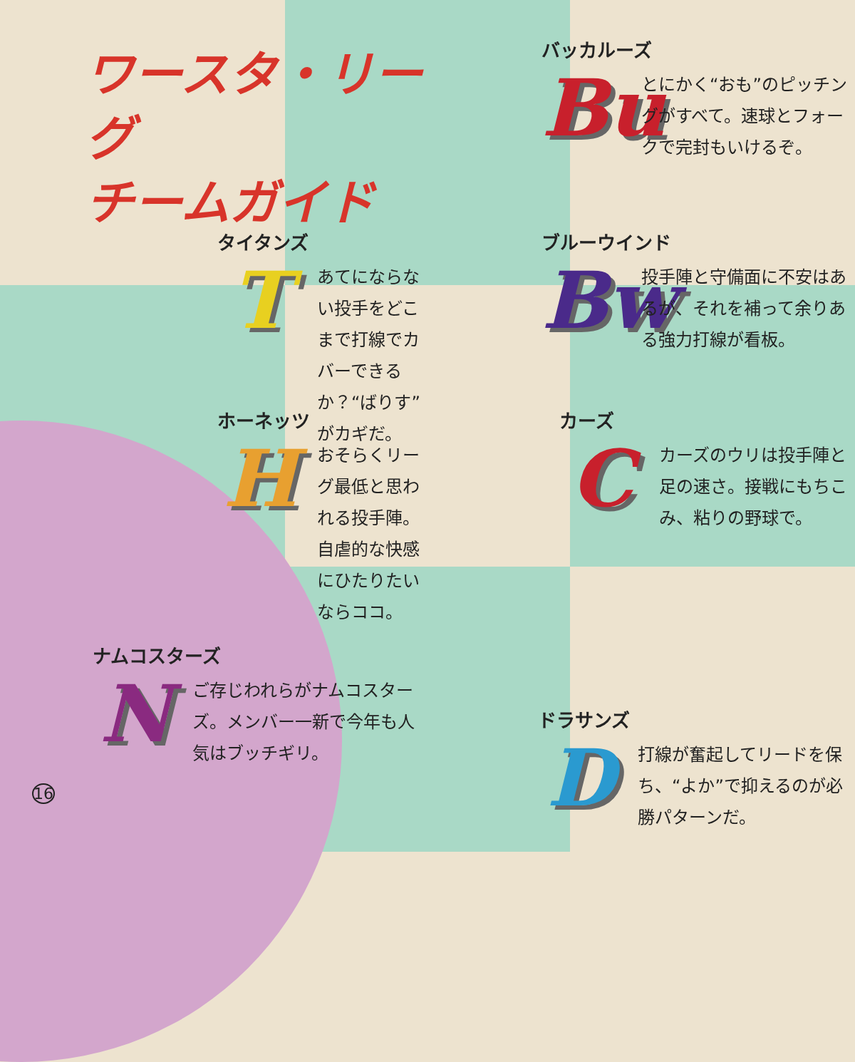ワースタ・リーグ
チームガイド
バッカルーズ
Bu
とにかく“おも”のピッチングがすべて。速球とフォークで完封もいけるぞ。
タイタンズ
T
あてにならない投手をどこまで打線でカバーできるか？“ばりす”がカギだ。
ブルーウインド
Bw
投手陣と守備面に不安はあるが、それを補って余りある強力打線が看板。
ホーネッツ
H
おそらくリーグ最低と思われる投手陣。自虐的な快感にひたりたいならココ。
カーズ
C
カーズのウリは投手陣と足の速さ。接戦にもちこみ、粘りの野球で。
ナムコスターズ
N
ご存じわれらがナムコスターズ。メンバー一新で今年も人気はブッチギリ。
16
ドラサンズ
D
打線が奮起してリードを保ち、“よか”で抑えるのが必勝パターンだ。